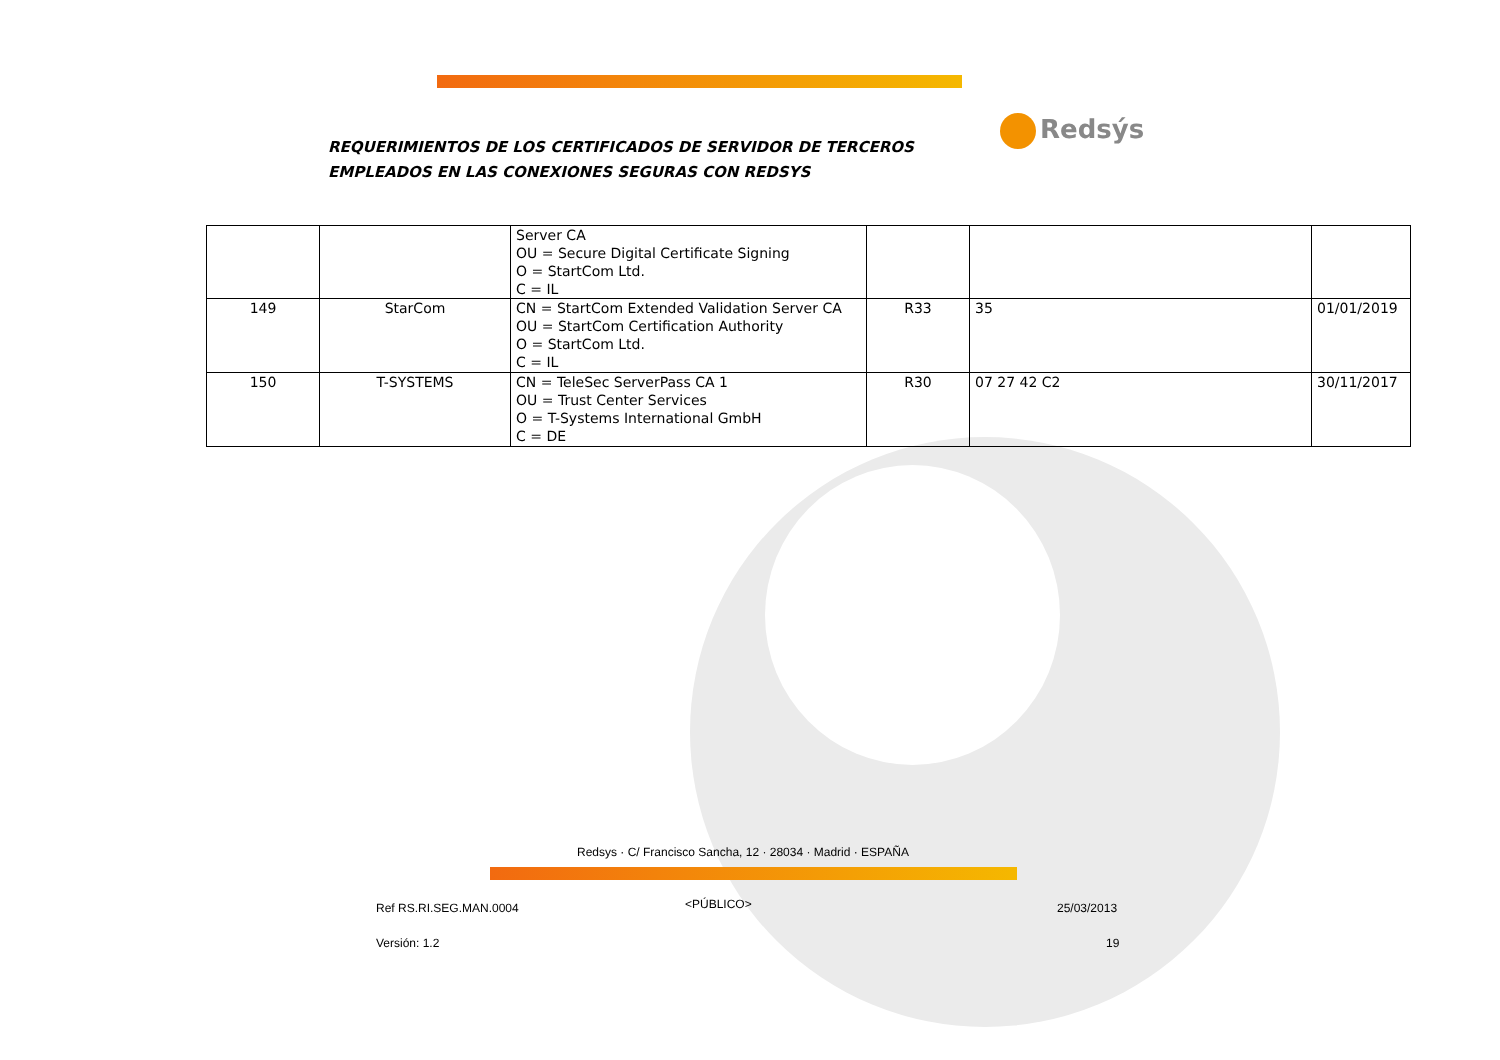REQUERIMIENTOS DE LOS CERTIFICADOS DE SERVIDOR DE TERCEROS
EMPLEADOS EN LAS CONEXIONES SEGURAS CON REDSYS
Redsýs
| | | Server CA OU = Secure Digital Certificate Signing O = StartCom Ltd. C = IL | | | |
| 149 | StarCom | CN = StartCom Extended Validation Server CA OU = StartCom Certification Authority O = StartCom Ltd. C = IL | R33 | 35 | 01/01/2019 |
| 150 | T-SYSTEMS | CN = TeleSec ServerPass CA 1 OU = Trust Center Services O = T-Systems International GmbH C = DE | R30 | 07 27 42 C2 | 30/11/2017 |
Redsys · C/ Francisco Sancha, 12 · 28034 · Madrid · ESPAÑA
Ref RS.RI.SEG.MAN.0004 <PÚBLICO> 25/03/2013
Versión: 1.2 19